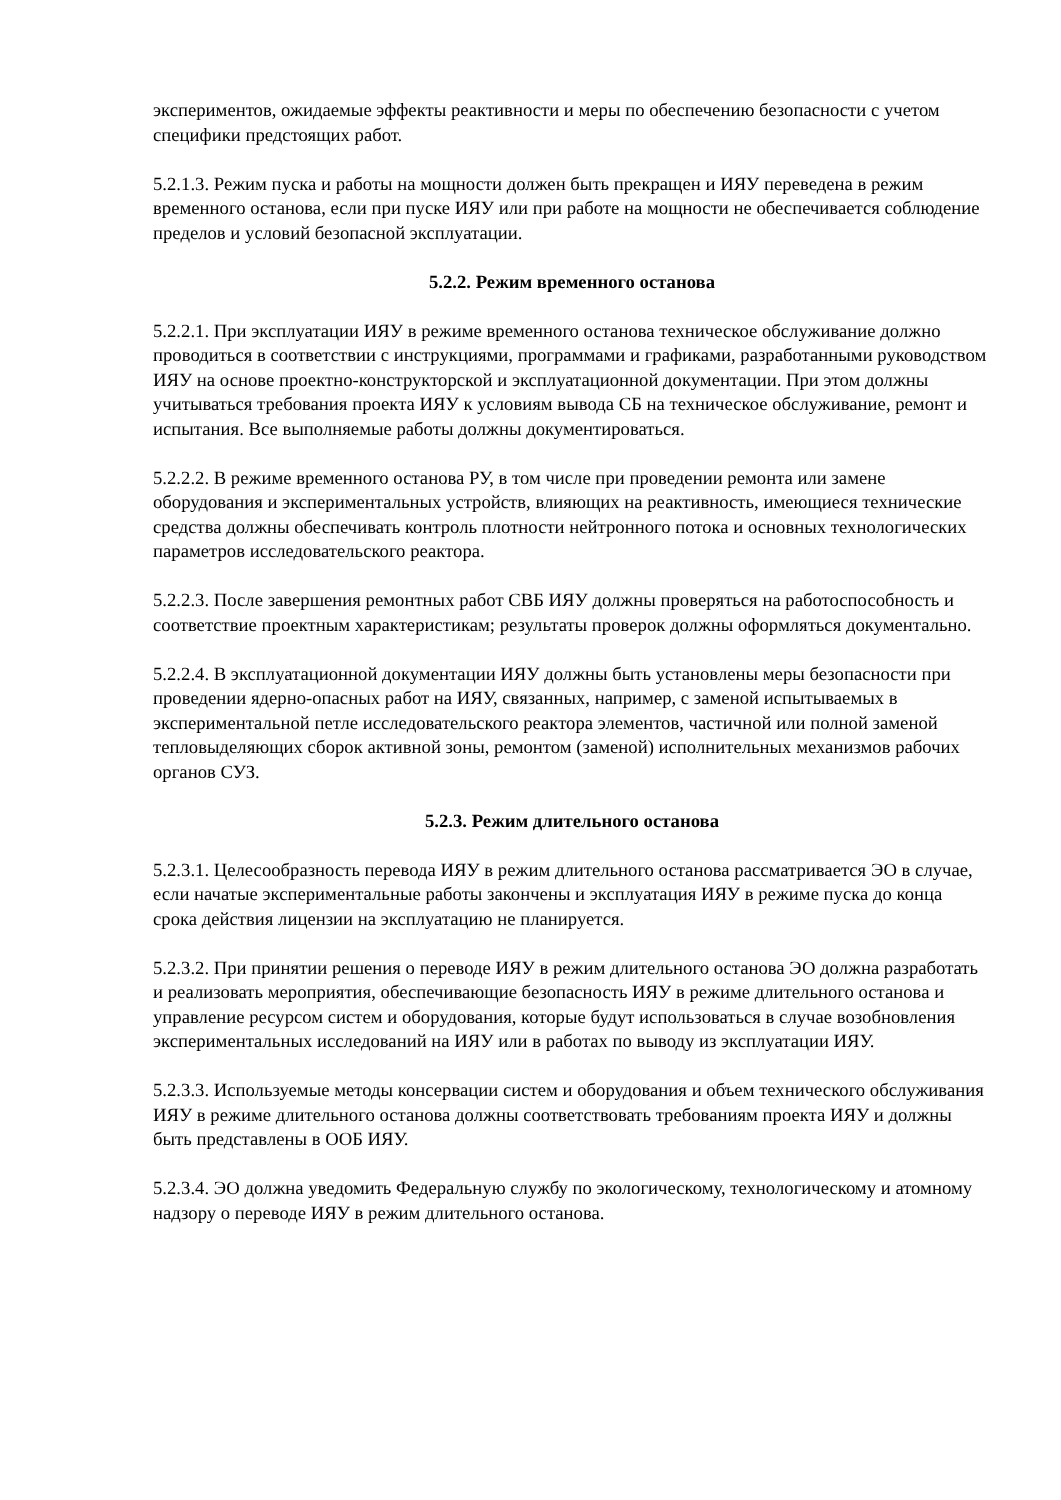экспериментов, ожидаемые эффекты реактивности и меры по обеспечению безопасности с учетом специфики предстоящих работ.
5.2.1.3. Режим пуска и работы на мощности должен быть прекращен и ИЯУ переведена в режим временного останова, если при пуске ИЯУ или при работе на мощности не обеспечивается соблюдение пределов и условий безопасной эксплуатации.
5.2.2. Режим временного останова
5.2.2.1. При эксплуатации ИЯУ в режиме временного останова техническое обслуживание должно проводиться в соответствии с инструкциями, программами и графиками, разработанными руководством ИЯУ на основе проектно-конструкторской и эксплуатационной документации. При этом должны учитываться требования проекта ИЯУ к условиям вывода СБ на техническое обслуживание, ремонт и испытания. Все выполняемые работы должны документироваться.
5.2.2.2. В режиме временного останова РУ, в том числе при проведении ремонта или замене оборудования и экспериментальных устройств, влияющих на реактивность, имеющиеся технические средства должны обеспечивать контроль плотности нейтронного потока и основных технологических параметров исследовательского реактора.
5.2.2.3. После завершения ремонтных работ СВБ ИЯУ должны проверяться на работоспособность и соответствие проектным характеристикам; результаты проверок должны оформляться документально.
5.2.2.4. В эксплуатационной документации ИЯУ должны быть установлены меры безопасности при проведении ядерно-опасных работ на ИЯУ, связанных, например, с заменой испытываемых в экспериментальной петле исследовательского реактора элементов, частичной или полной заменой тепловыделяющих сборок активной зоны, ремонтом (заменой) исполнительных механизмов рабочих органов СУЗ.
5.2.3. Режим длительного останова
5.2.3.1. Целесообразность перевода ИЯУ в режим длительного останова рассматривается ЭО в случае, если начатые экспериментальные работы закончены и эксплуатация ИЯУ в режиме пуска до конца срока действия лицензии на эксплуатацию не планируется.
5.2.3.2. При принятии решения о переводе ИЯУ в режим длительного останова ЭО должна разработать и реализовать мероприятия, обеспечивающие безопасность ИЯУ в режиме длительного останова и управление ресурсом систем и оборудования, которые будут использоваться в случае возобновления экспериментальных исследований на ИЯУ или в работах по выводу из эксплуатации ИЯУ.
5.2.3.3. Используемые методы консервации систем и оборудования и объем технического обслуживания ИЯУ в режиме длительного останова должны соответствовать требованиям проекта ИЯУ и должны быть представлены в ООБ ИЯУ.
5.2.3.4. ЭО должна уведомить Федеральную службу по экологическому, технологическому и атомному надзору о переводе ИЯУ в режим длительного останова.